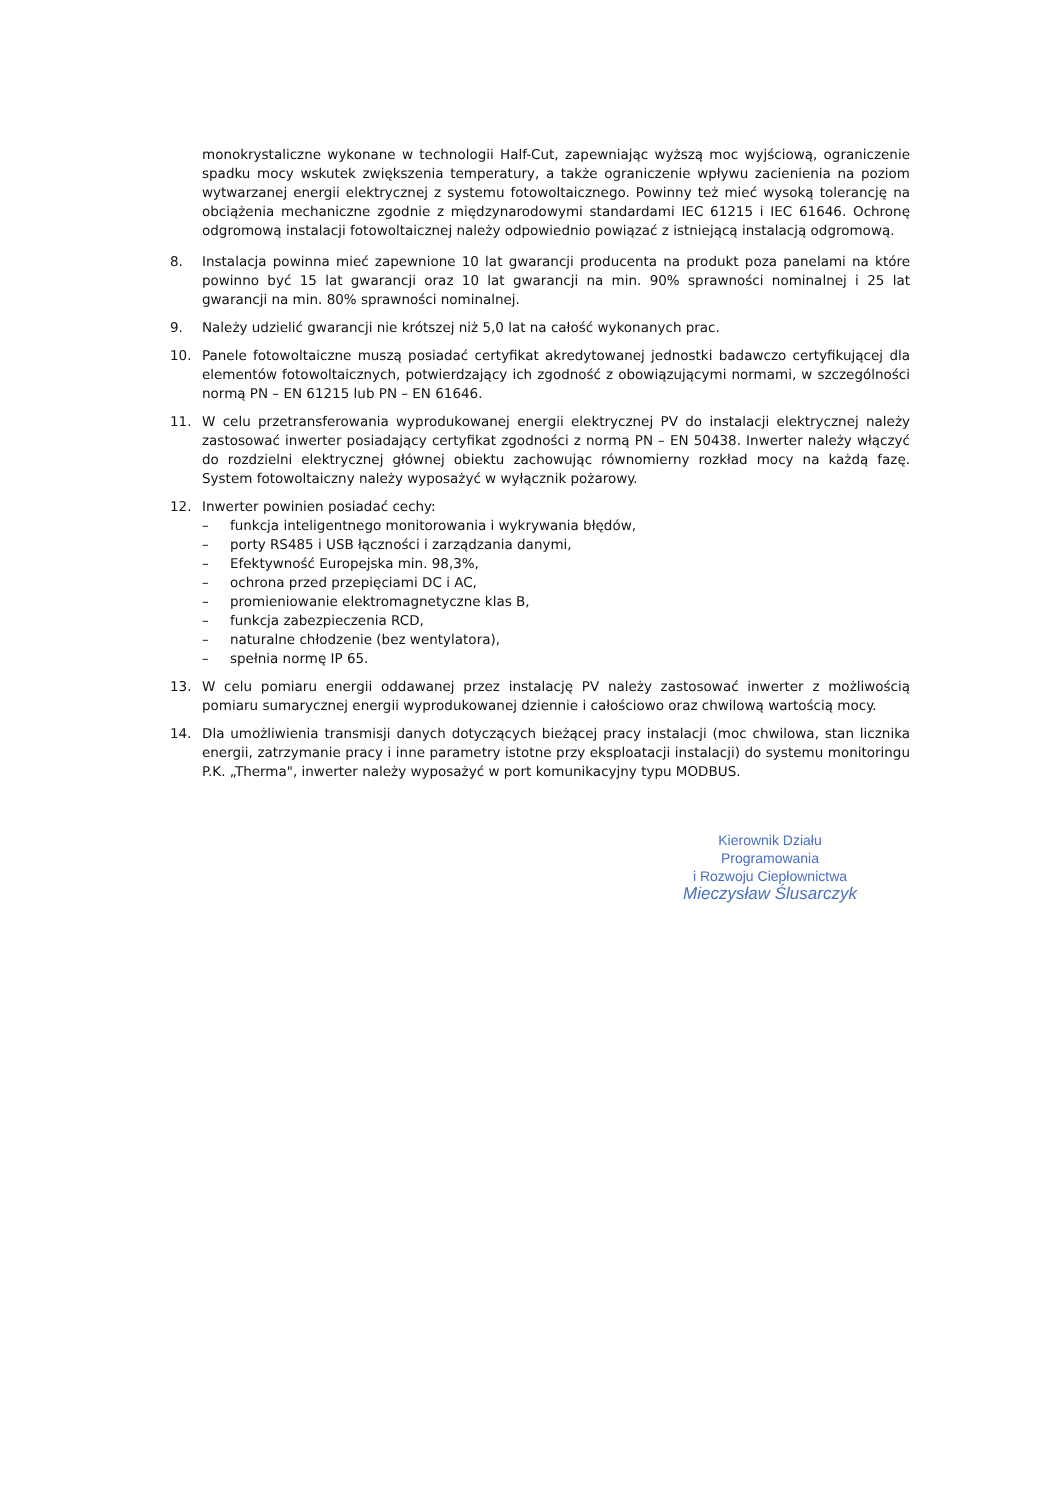monokrystaliczne wykonane w technologii Half-Cut, zapewniając wyższą moc wyjściową, ograniczenie spadku mocy wskutek zwiększenia temperatury, a także ograniczenie wpływu zacienienia na poziom wytwarzanej energii elektrycznej z systemu fotowoltaicznego. Powinny też mieć wysoką tolerancję na obciążenia mechaniczne zgodnie z międzynarodowymi standardami IEC 61215 i IEC 61646. Ochronę odgromową instalacji fotowoltaicznej należy odpowiednio powiązać z istniejącą instalacją odgromową.
8. Instalacja powinna mieć zapewnione 10 lat gwarancji producenta na produkt poza panelami na które powinno być 15 lat gwarancji oraz 10 lat gwarancji na min. 90% sprawności nominalnej i 25 lat gwarancji na min. 80% sprawności nominalnej.
9. Należy udzielić gwarancji nie krótszej niż 5,0 lat na całość wykonanych prac.
10. Panele fotowoltaiczne muszą posiadać certyfikat akredytowanej jednostki badawczo certyfikującej dla elementów fotowoltaicznych, potwierdzający ich zgodność z obowiązującymi normami, w szczególności normą PN – EN 61215 lub PN – EN 61646.
11. W celu przetransferowania wyprodukowanej energii elektrycznej PV do instalacji elektrycznej należy zastosować inwerter posiadający certyfikat zgodności z normą PN – EN 50438. Inwerter należy włączyć do rozdzielni elektrycznej głównej obiektu zachowując równomierny rozkład mocy na każdą fazę. System fotowoltaiczny należy wyposażyć w wyłącznik pożarowy.
12. Inwerter powinien posiadać cechy:
– funkcja inteligentnego monitorowania i wykrywania błędów,
– porty RS485 i USB łączności i zarządzania danymi,
– Efektywność Europejska min. 98,3%,
– ochrona przed przepięciami DC i AC,
– promieniowanie elektromagnetyczne klas B,
– funkcja zabezpieczenia RCD,
– naturalne chłodzenie (bez wentylatora),
– spełnia normę IP 65.
13. W celu pomiaru energii oddawanej przez instalację PV należy zastosować inwerter z możliwością pomiaru sumarycznej energii wyprodukowanej dziennie i całościowo oraz chwilową wartością mocy.
14. Dla umożliwienia transmisji danych dotyczących bieżącej pracy instalacji (moc chwilowa, stan licznika energii, zatrzymanie pracy i inne parametry istotne przy eksploatacji instalacji) do systemu monitoringu P.K. „Therma", inwerter należy wyposażyć w port komunikacyjny typu MODBUS.
Kierownik Działu Programowania
i Rozwoju Ciepłownictwa
Mieczysław Ślusarczyk